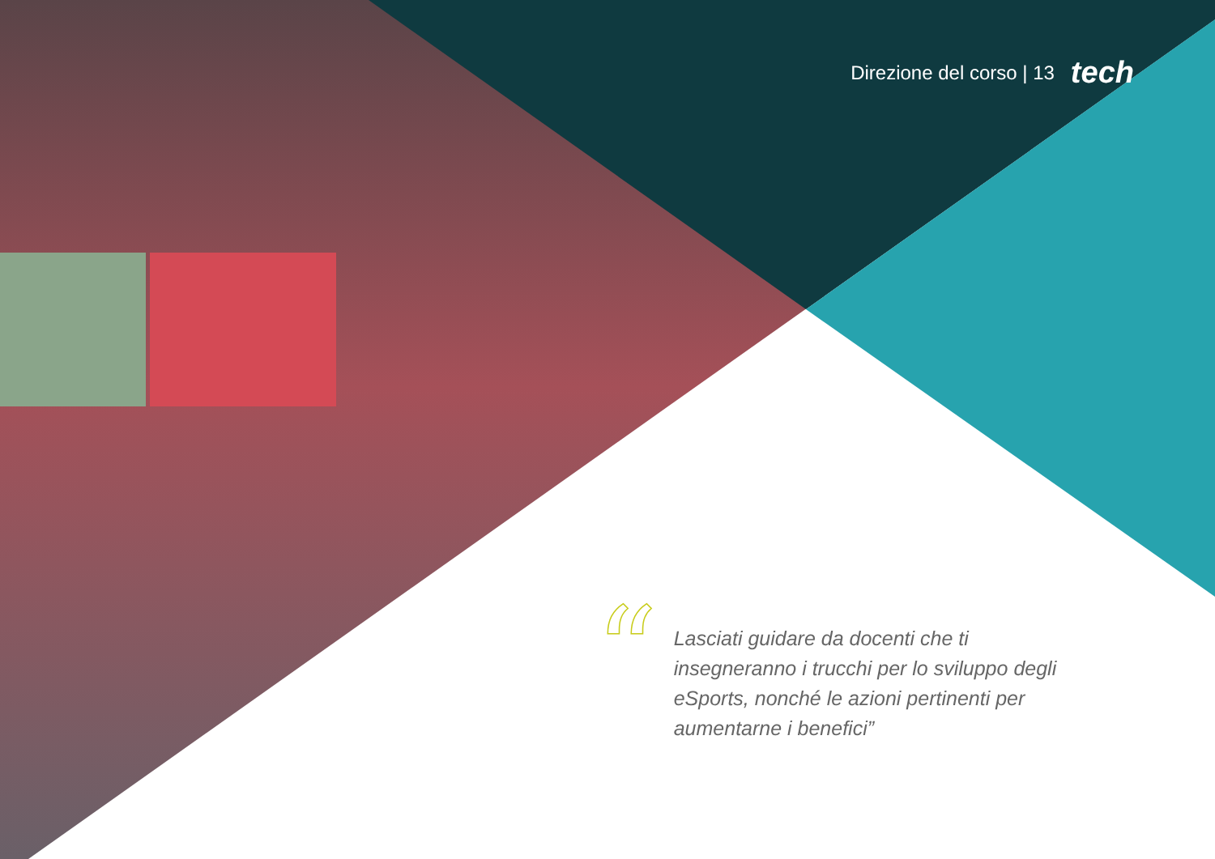Direzione del corso | 13 tech
“
Lasciati guidare da docenti che ti insegneranno i trucchi per lo sviluppo degli eSports, nonché le azioni pertinenti per aumentarne i benefici”